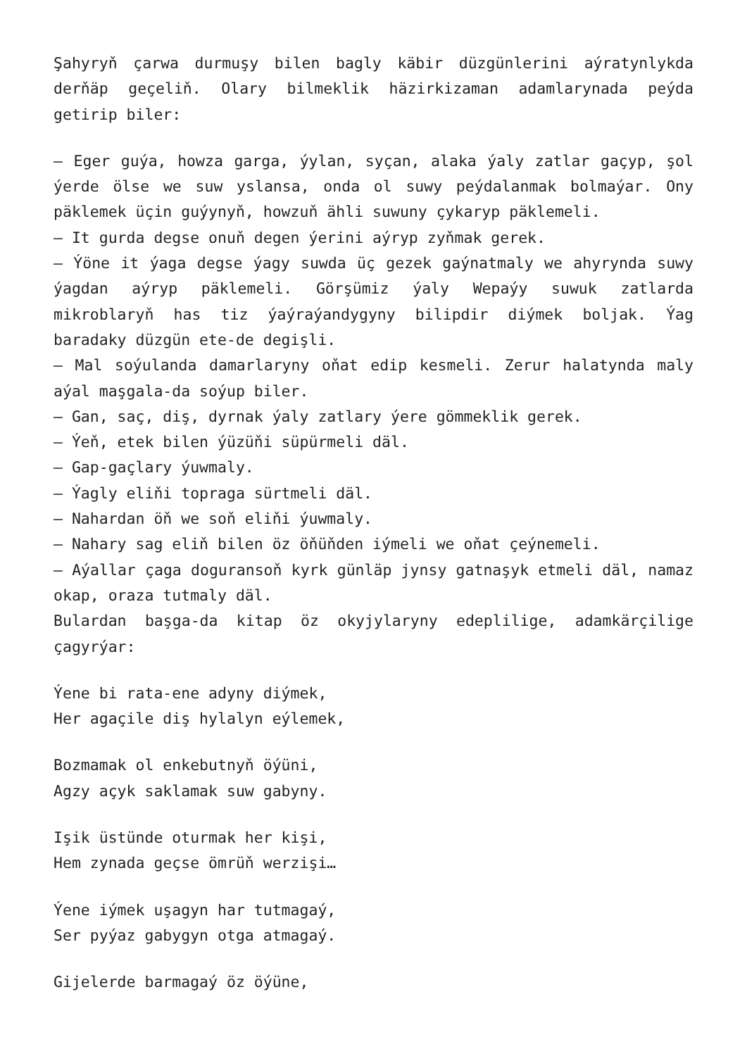Şahyryň çarwa durmuşy bilen bagly käbir düzgünlerini aýratynlykda derňäp geçeliň. Olary bilmeklik häzirkizaman adamlarynada peýda getirip biler:
– Eger guýa, howza garga, ýylan, syçan, alaka ýaly zatlar gaçyp, şol ýerde ölse we suw yslansa, onda ol suwy peýdalanmak bolmaýar. Ony päklemek üçin guýynyň, howzuň ähli suwuny çykaryp päklemeli.
– It gurda degse onuň degen ýerini aýryp zyňmak gerek.
– Ýöne it ýaga degse ýagy suwda üç gezek gaýnatmaly we ahyrynda suwy ýagdan aýryp päklemeli. Görşümiz ýaly Wepaýy suwuk zatlarda mikroblaryň has tiz ýaýraýandygyny bilipdir diýmek boljak. Ýag baradaky düzgün ete-de degişli.
– Mal soýulanda damarlaryny oňat edip kesmeli. Zerur halatynda maly aýal maşgala-da soýup biler.
– Gan, saç, diş, dyrnak ýaly zatlary ýere gömmeklik gerek.
– Ýeň, etek bilen ýüzüňi süpürmeli däl.
– Gap-gaçlary ýuwmaly.
– Ýagly eliňi topraga sürtmeli däl.
– Nahardan öň we soň eliňi ýuwmaly.
– Nahary sag eliň bilen öz öňüňden iýmeli we oňat çeýnemeli.
– Aýallar çaga doguransoň kyrk günläp jynsy gatnaşyk etmeli däl, namaz okap, oraza tutmaly däl.
Bulardan başga-da kitap öz okyjylaryny edeplilige, adamkärçilige çagyrýar:
Ýene bi rata-ene adyny diýmek,
Her agaçile diş hylalyn eýlemek,
Bozmamak ol enkebutnyň öýüni,
Agzy açyk saklamak suw gabyny.
Işik üstünde oturmak her kişi,
Hem zynada geçse ömrüň werzişi…
Ýene iýmek uşagyn har tutmagaý,
Ser pyýaz gabygyn otga atmagaý.
Gijelerde barmagaý öz öýüne,